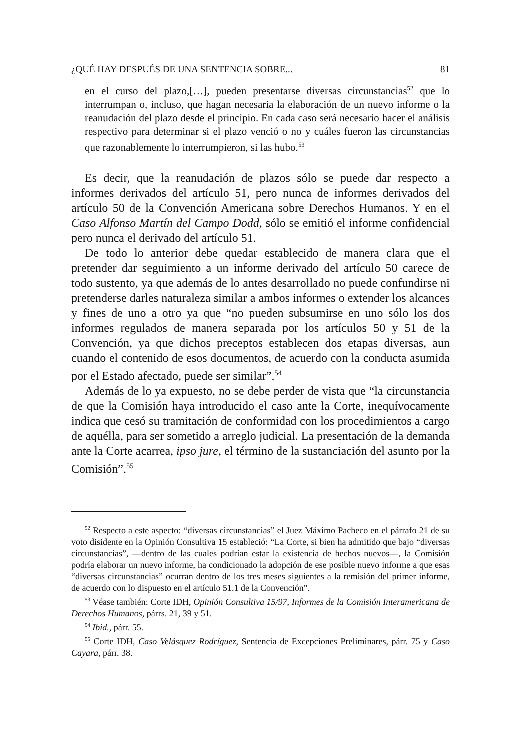¿QUÉ HAY DESPUÉS DE UNA SENTENCIA SOBRE... 81
en el curso del plazo,[…], pueden presentarse diversas circunstancias<sup>52</sup> que lo interrumpan o, incluso, que hagan necesaria la elaboración de un nuevo informe o la reanudación del plazo desde el principio. En cada caso será necesario hacer el análisis respectivo para determinar si el plazo venció o no y cuáles fueron las circunstancias que razonablemente lo interrumpieron, si las hubo.<sup>53</sup>
Es decir, que la reanudación de plazos sólo se puede dar respecto a informes derivados del artículo 51, pero nunca de informes derivados del artículo 50 de la Convención Americana sobre Derechos Humanos. Y en el Caso Alfonso Martín del Campo Dodd, sólo se emitió el informe confidencial pero nunca el derivado del artículo 51.
De todo lo anterior debe quedar establecido de manera clara que el pretender dar seguimiento a un informe derivado del artículo 50 carece de todo sustento, ya que además de lo antes desarrollado no puede confundirse ni pretenderse darles naturaleza similar a ambos informes o extender los alcances y fines de uno a otro ya que “no pueden subsumirse en uno sólo los dos informes regulados de manera separada por los artículos 50 y 51 de la Convención, ya que dichos preceptos establecen dos etapas diversas, aun cuando el contenido de esos documentos, de acuerdo con la conducta asumida por el Estado afectado, puede ser similar”.<sup>54</sup>
Además de lo ya expuesto, no se debe perder de vista que “la circunstancia de que la Comisión haya introducido el caso ante la Corte, inequívocamente indica que cesó su tramitación de conformidad con los procedimientos a cargo de aquélla, para ser sometido a arreglo judicial. La presentación de la demanda ante la Corte acarrea, ipso jure, el término de la sustanciación del asunto por la Comisión”.<sup>55</sup>
<sup>52</sup> Respecto a este aspecto: “diversas circunstancias” el Juez Máximo Pacheco en el párrafo 21 de su voto disidente en la Opinión Consultiva 15 estableció: “La Corte, si bien ha admitido que bajo “diversas circunstancias”, —dentro de las cuales podrían estar la existencia de hechos nuevos—, la Comisión podría elaborar un nuevo informe, ha condicionado la adopción de ese posible nuevo informe a que esas “diversas circunstancias” ocurran dentro de los tres meses siguientes a la remisión del primer informe, de acuerdo con lo dispuesto en el artículo 51.1 de la Convención”.
<sup>53</sup> Véase también: Corte IDH, Opinión Consultiva 15/97, Informes de la Comisión Interamericana de Derechos Humanos, párrs. 21, 39 y 51.
<sup>54</sup> Ibid., párr. 55.
<sup>55</sup> Corte IDH, Caso Velásquez Rodríguez, Sentencia de Excepciones Preliminares, párr. 75 y Caso Cayara, párr. 38.